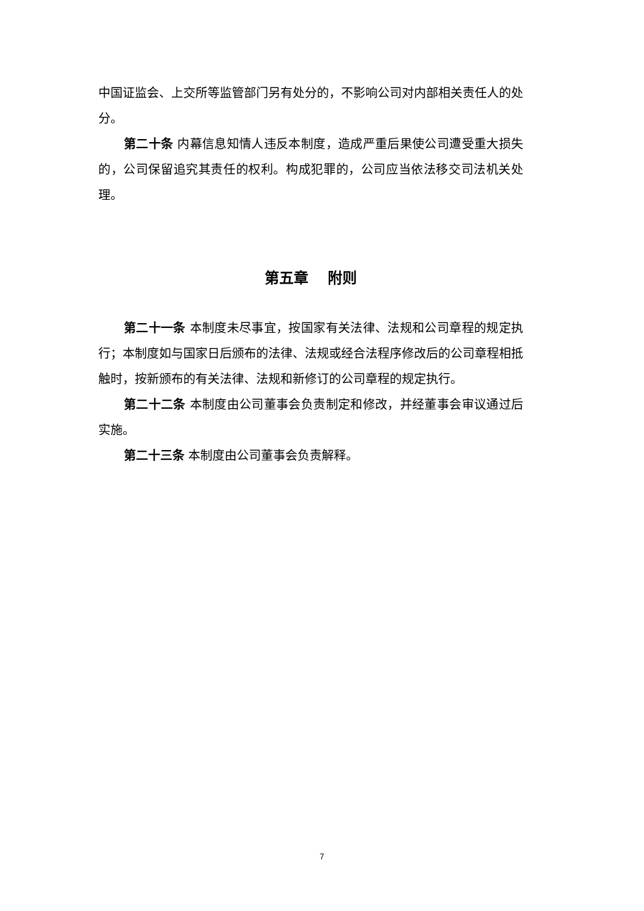中国证监会、上交所等监管部门另有处分的，不影响公司对内部相关责任人的处分。
第二十条 内幕信息知情人违反本制度，造成严重后果使公司遭受重大损失的，公司保留追究其责任的权利。构成犯罪的，公司应当依法移交司法机关处理。
第五章　 附则
第二十一条 本制度未尽事宜，按国家有关法律、法规和公司章程的规定执行；本制度如与国家日后颁布的法律、法规或经合法程序修改后的公司章程相抵触时，按新颁布的有关法律、法规和新修订的公司章程的规定执行。
第二十二条 本制度由公司董事会负责制定和修改，并经董事会审议通过后实施。
第二十三条 本制度由公司董事会负责解释。
7